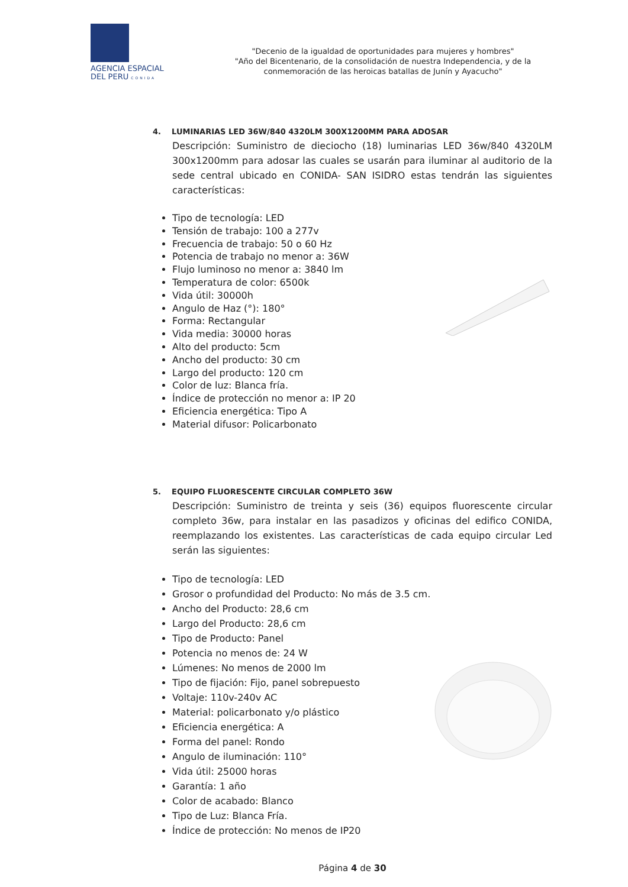AGENCIA ESPACIAL
DEL PERU CONIDA
"Decenio de la igualdad de oportunidades para mujeres y hombres"
"Año del Bicentenario, de la consolidación de nuestra Independencia, y de la conmemoración de las heroicas batallas de Junín y Ayacucho"
4. LUMINARIAS LED 36W/840 4320LM 300X1200MM PARA ADOSAR
Descripción: Suministro de dieciocho (18) luminarias LED 36w/840 4320LM 300x1200mm para adosar las cuales se usarán para iluminar al auditorio de la sede central ubicado en CONIDA- SAN ISIDRO estas tendrán las siguientes características:
Tipo de tecnología: LED
Tensión de trabajo: 100 a 277v
Frecuencia de trabajo: 50 o 60 Hz
Potencia de trabajo no menor a: 36W
Flujo luminoso no menor a: 3840 lm
Temperatura de color: 6500k
Vida útil: 30000h
Angulo de Haz (°): 180°
Forma: Rectangular
Vida media: 30000 horas
Alto del producto: 5cm
Ancho del producto: 30 cm
Largo del producto: 120 cm
Color de luz: Blanca fría.
Índice de protección no menor a: IP 20
Eficiencia energética: Tipo A
Material difusor: Policarbonato
5. EQUIPO FLUORESCENTE CIRCULAR COMPLETO 36W
Descripción: Suministro de treinta y seis (36) equipos fluorescente circular completo 36w, para instalar en las pasadizos y oficinas del edifico CONIDA, reemplazando los existentes. Las características de cada equipo circular Led serán las siguientes:
Tipo de tecnología: LED
Grosor o profundidad del Producto: No más de 3.5 cm.
Ancho del Producto: 28,6 cm
Largo del Producto: 28,6 cm
Tipo de Producto: Panel
Potencia no menos de: 24 W
Lúmenes: No menos de 2000 lm
Tipo de fijación: Fijo, panel sobrepuesto
Voltaje: 110v-240v AC
Material: policarbonato y/o plástico
Eficiencia energética: A
Forma del panel: Rondo
Angulo de iluminación: 110°
Vida útil: 25000 horas
Garantía: 1 año
Color de acabado: Blanco
Tipo de Luz: Blanca Fría.
Índice de protección: No menos de IP20
Página 4 de 30